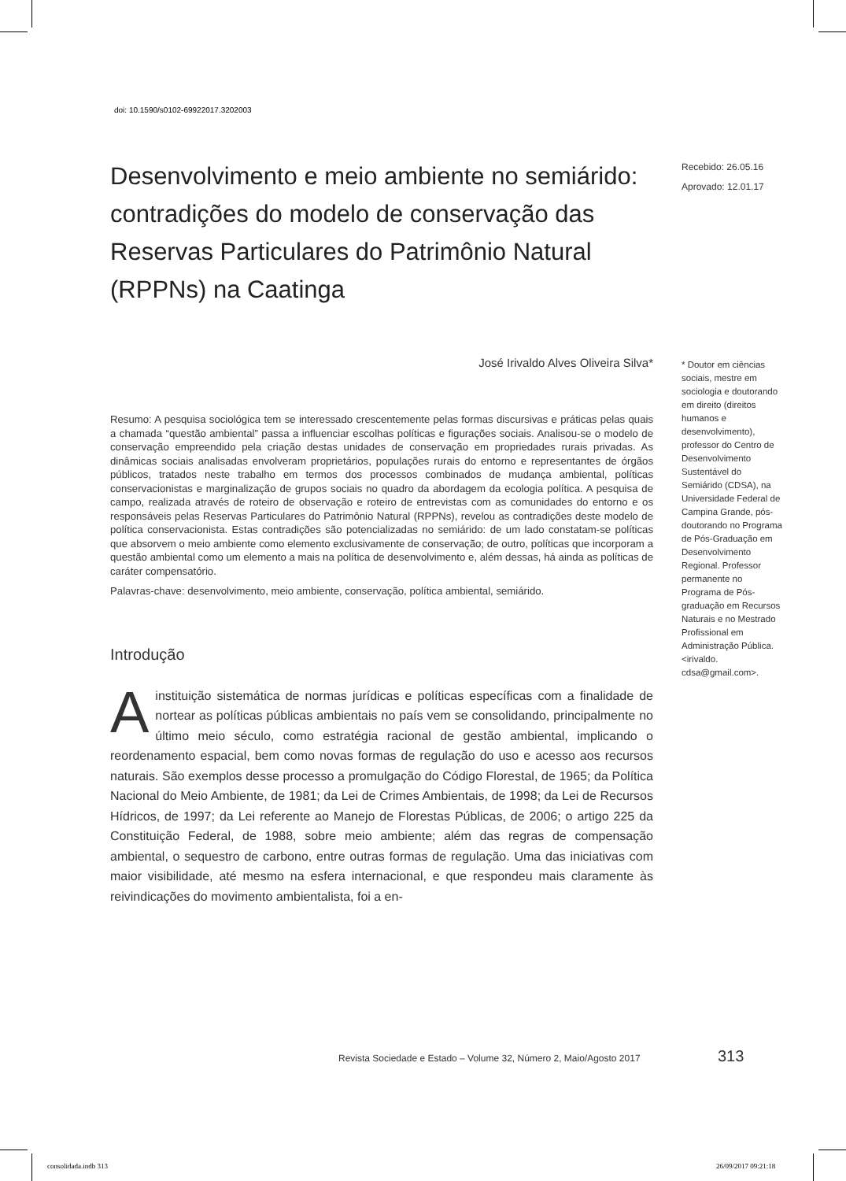doi: 10.1590/s0102-69922017.3202003
Recebido: 26.05.16
Aprovado: 12.01.17
* Doutor em ciências sociais, mestre em sociologia e doutorando em direito (direitos humanos e desenvolvimento), professor do Centro de Desenvolvimento Sustentável do Semiárido (CDSA), na Universidade Federal de Campina Grande, pós-doutorando no Programa de Pós-Graduação em Desenvolvimento Regional. Professor permanente no Programa de Pós-graduação em Recursos Naturais e no Mestrado Profissional em Administração Pública. <irivaldo. cdsa@gmail.com>.
Desenvolvimento e meio ambiente no semiárido: contradições do modelo de conservação das Reservas Particulares do Patrimônio Natural (RPPNs) na Caatinga
José Irivaldo Alves Oliveira Silva*
Resumo: A pesquisa sociológica tem se interessado crescentemente pelas formas discursivas e práticas pelas quais a chamada “questão ambiental” passa a influenciar escolhas políticas e figurações sociais. Analisou-se o modelo de conservação empreendido pela criação destas unidades de conservação em propriedades rurais privadas. As dinâmicas sociais analisadas envolveram proprietários, populações rurais do entorno e representantes de órgãos públicos, tratados neste trabalho em termos dos processos combinados de mudança ambiental, políticas conservacionistas e marginalização de grupos sociais no quadro da abordagem da ecologia política. A pesquisa de campo, realizada através de roteiro de observação e roteiro de entrevistas com as comunidades do entorno e os responsáveis pelas Reservas Particulares do Patrimônio Natural (RPPNs), revelou as contradições deste modelo de política conservacionista. Estas contradições são potencializadas no semiárido: de um lado constatam-se políticas que absorvem o meio ambiente como elemento exclusivamente de conservação; de outro, políticas que incorporam a questão ambiental como um elemento a mais na política de desenvolvimento e, além dessas, há ainda as políticas de caráter compensatório.
Palavras-chave: desenvolvimento, meio ambiente, conservação, política ambiental, semiárido.
Introdução
A instituição sistemática de normas jurídicas e políticas específicas com a finalidade de nortear as políticas públicas ambientais no país vem se consolidando, principalmente no último meio século, como estratégia racional de gestão ambiental, implicando o reordenamento espacial, bem como novas formas de regulação do uso e acesso aos recursos naturais. São exemplos desse processo a promulgação do Código Florestal, de 1965; da Política Nacional do Meio Ambiente, de 1981; da Lei de Crimes Ambientais, de 1998; da Lei de Recursos Hídricos, de 1997; da Lei referente ao Manejo de Florestas Públicas, de 2006; o artigo 225 da Constituição Federal, de 1988, sobre meio ambiente; além das regras de compensação ambiental, o sequestro de carbono, entre outras formas de regulação. Uma das iniciativas com maior visibilidade, até mesmo na esfera internacional, e que respondeu mais claramente às reivindicações do movimento ambientalista, foi a en-
Revista Sociedade e Estado – Volume 32, Número 2, Maio/Agosto 2017
313
consolidada.indb 313 26/09/2017 09:21:18